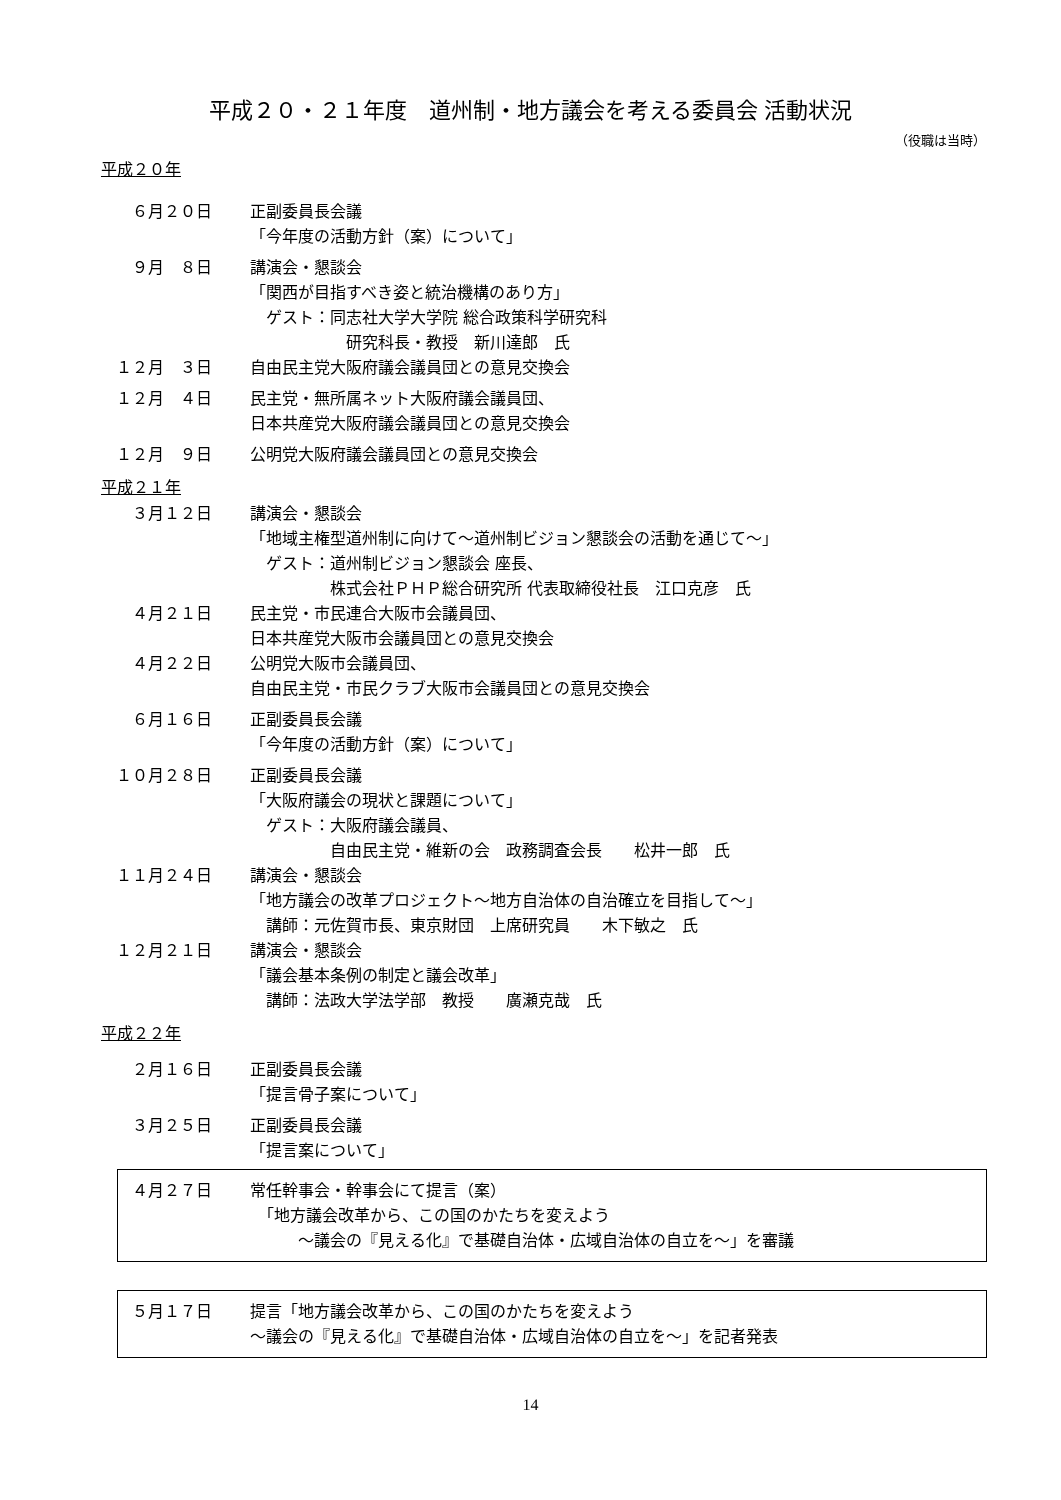平成２０・２１年度　道州制・地方議会を考える委員会 活動状況
（役職は当時）
平成２０年
６月２０日 正副委員長会議
「今年度の活動方針（案）について」
９月　８日 講演会・懇談会
「関西が目指すべき姿と統治機構のあり方」
　ゲスト：同志社大学大学院 総合政策科学研究科
　　　　　　研究科長・教授　新川達郎　氏
１２月　３日 自由民主党大阪府議会議員団との意見交換会
１２月　４日 民主党・無所属ネット大阪府議会議員団、
日本共産党大阪府議会議員団との意見交換会
１２月　９日 公明党大阪府議会議員団との意見交換会
平成２１年
３月１２日 講演会・懇談会
「地域主権型道州制に向けて～道州制ビジョン懇談会の活動を通じて～」
　ゲスト：道州制ビジョン懇談会 座長、
　　　　　株式会社ＰＨＰ総合研究所 代表取締役社長　江口克彦　氏
４月２１日 民主党・市民連合大阪市会議員団、
日本共産党大阪市会議員団との意見交換会
４月２２日 公明党大阪市会議員団、
自由民主党・市民クラブ大阪市会議員団との意見交換会
６月１６日 正副委員長会議
「今年度の活動方針（案）について」
１０月２８日 正副委員長会議
「大阪府議会の現状と課題について」
　ゲスト：大阪府議会議員、
　　　　　自由民主党・維新の会　政務調査会長　　松井一郎　氏
１１月２４日 講演会・懇談会
「地方議会の改革プロジェクト～地方自治体の自治確立を目指して～」
　講師：元佐賀市長、東京財団　上席研究員　　木下敏之　氏
１２月２１日 講演会・懇談会
「議会基本条例の制定と議会改革」
　講師：法政大学法学部　教授　　廣瀬克哉　氏
平成２２年
２月１６日 正副委員長会議
「提言骨子案について」
３月２５日 正副委員長会議
「提言案について」
４月２７日 常任幹事会・幹事会にて提言（案）
　「地方議会改革から、この国のかたちを変えよう
　　　～議会の『見える化』で基礎自治体・広域自治体の自立を～」を審議
５月１７日 提言「地方議会改革から、この国のかたちを変えよう
～議会の『見える化』で基礎自治体・広域自治体の自立を～」を記者発表
14